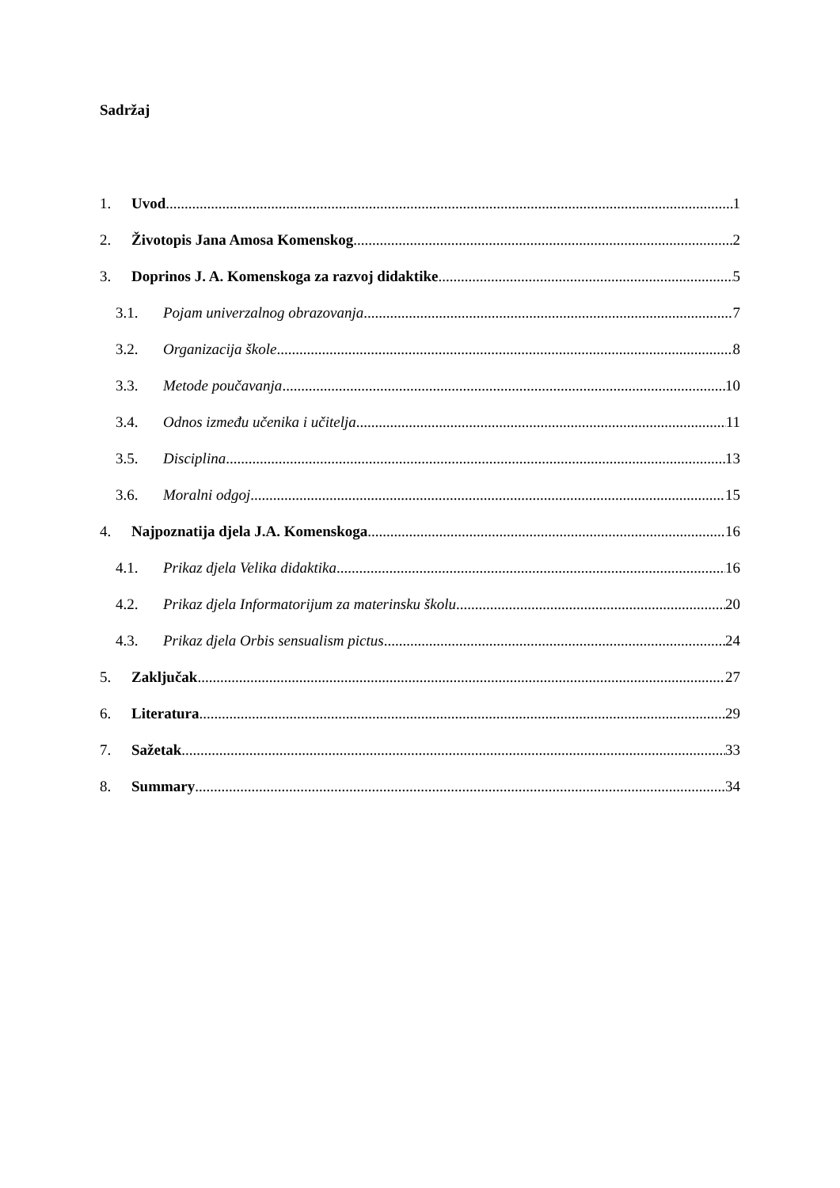Sadržaj
1. Uvod 1
2. Životopis Jana Amosa Komenskog 2
3. Doprinos J. A. Komenskoga za razvoj didaktike 5
3.1. Pojam univerzalnog obrazovanja 7
3.2. Organizacija škole 8
3.3. Metode poučavanja 10
3.4. Odnos između učenika i učitelja 11
3.5. Disciplina 13
3.6. Moralni odgoj 15
4. Najpoznatija djela J.A. Komenskoga 16
4.1. Prikaz djela Velika didaktika 16
4.2. Prikaz djela Informatorijum za materinsku školu 20
4.3. Prikaz djela Orbis sensualism pictus 24
5. Zaključak 27
6. Literatura 29
7. Sažetak 33
8. Summary 34